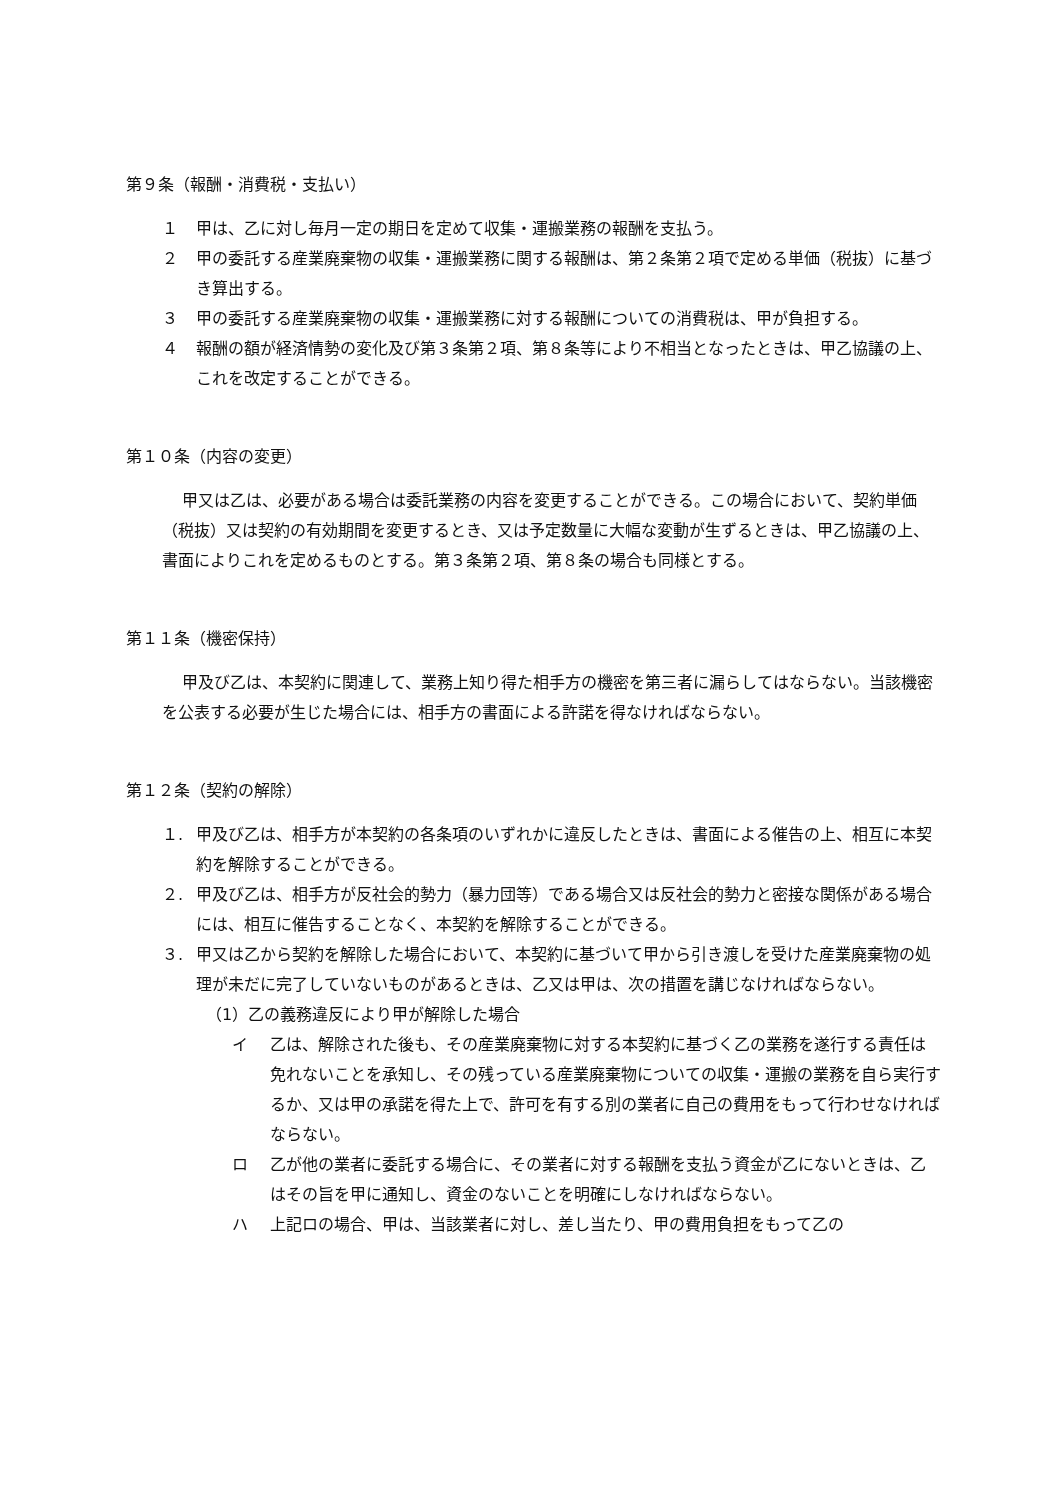第９条（報酬・消費税・支払い）
１ 甲は、乙に対し毎月一定の期日を定めて収集・運搬業務の報酬を支払う。
２ 甲の委託する産業廃棄物の収集・運搬業務に関する報酬は、第２条第２項で定める単価（税抜）に基づき算出する。
３ 甲の委託する産業廃棄物の収集・運搬業務に対する報酬についての消費税は、甲が負担する。
４ 報酬の額が経済情勢の変化及び第３条第２項、第８条等により不相当となったときは、甲乙協議の上、これを改定することができる。
第１０条（内容の変更）
甲又は乙は、必要がある場合は委託業務の内容を変更することができる。この場合において、契約単価（税抜）又は契約の有効期間を変更するとき、又は予定数量に大幅な変動が生ずるときは、甲乙協議の上、書面によりこれを定めるものとする。第３条第２項、第８条の場合も同様とする。
第１１条（機密保持）
甲及び乙は、本契約に関連して、業務上知り得た相手方の機密を第三者に漏らしてはならない。当該機密を公表する必要が生じた場合には、相手方の書面による許諾を得なければならない。
第１２条（契約の解除）
１. 甲及び乙は、相手方が本契約の各条項のいずれかに違反したときは、書面による催告の上、相互に本契約を解除することができる。
２. 甲及び乙は、相手方が反社会的勢力（暴力団等）である場合又は反社会的勢力と密接な関係がある場合には、相互に催告することなく、本契約を解除することができる。
３. 甲又は乙から契約を解除した場合において、本契約に基づいて甲から引き渡しを受けた産業廃棄物の処理が未だに完了していないものがあるときは、乙又は甲は、次の措置を講じなければならない。
（1）乙の義務違反により甲が解除した場合
イ 乙は、解除された後も、その産業廃棄物に対する本契約に基づく乙の業務を遂行する責任は免れないことを承知し、その残っている産業廃棄物についての収集・運搬の業務を自ら実行するか、又は甲の承諾を得た上で、許可を有する別の業者に自己の費用をもって行わせなければならない。
ロ 乙が他の業者に委託する場合に、その業者に対する報酬を支払う資金が乙にないときは、乙はその旨を甲に通知し、資金のないことを明確にしなければならない。
ハ 上記ロの場合、甲は、当該業者に対し、差し当たり、甲の費用負担をもって乙の